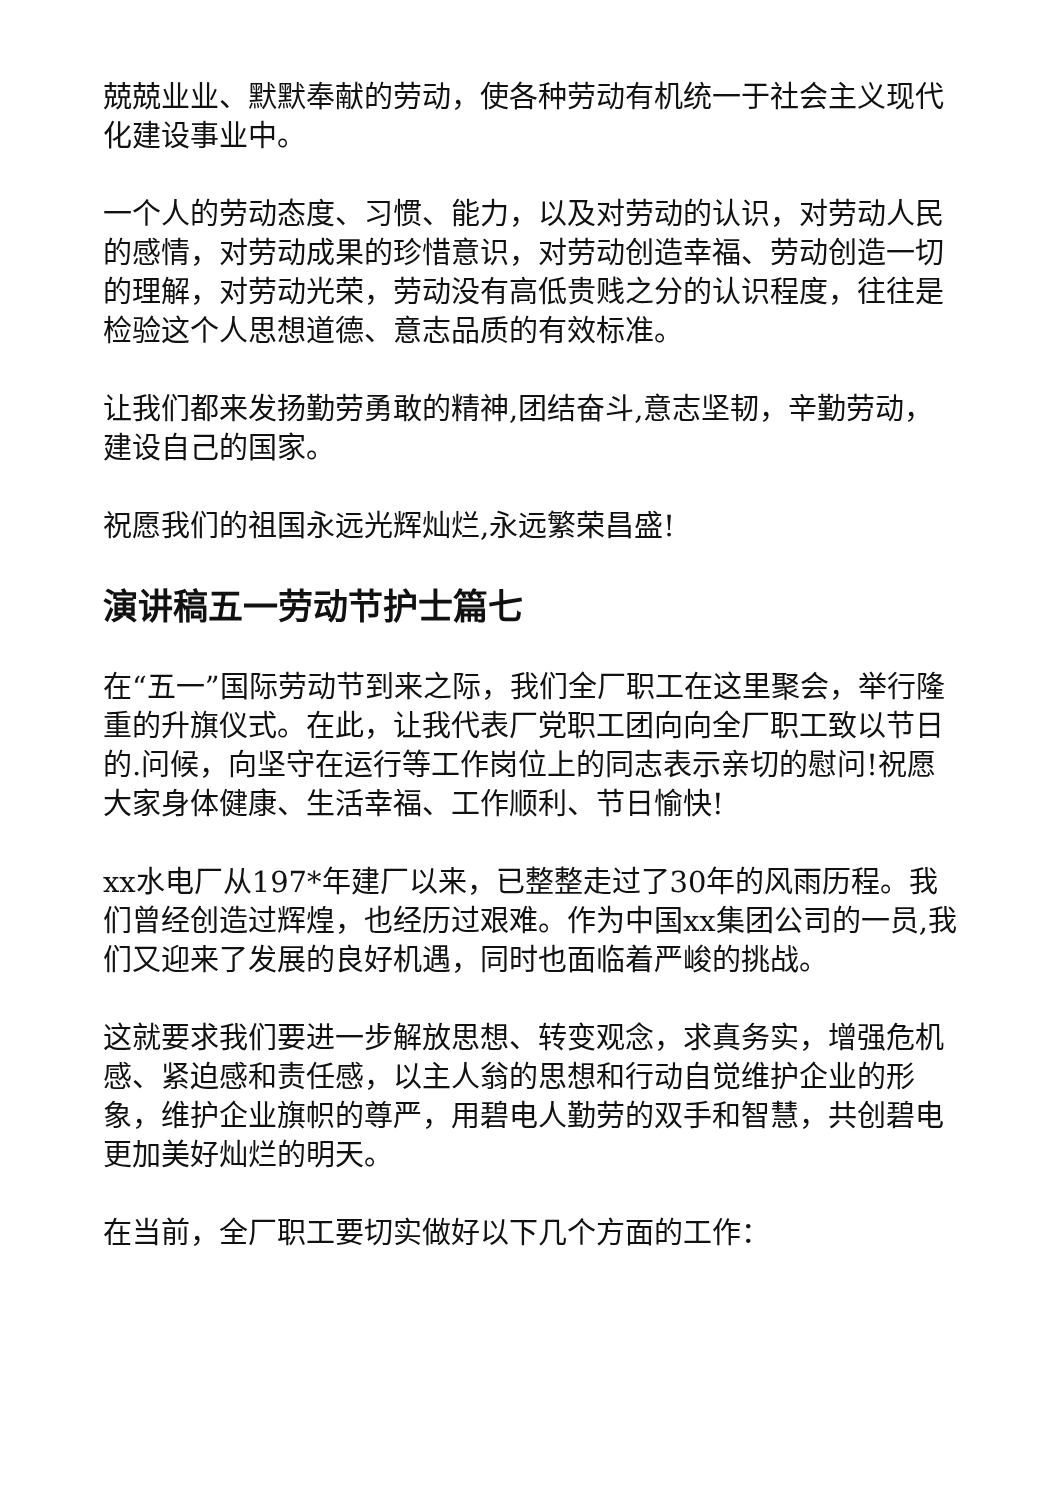兢兢业业、默默奉献的劳动，使各种劳动有机统一于社会主义现代化建设事业中。
一个人的劳动态度、习惯、能力，以及对劳动的认识，对劳动人民的感情，对劳动成果的珍惜意识，对劳动创造幸福、劳动创造一切的理解，对劳动光荣，劳动没有高低贵贱之分的认识程度，往往是检验这个人思想道德、意志品质的有效标准。
让我们都来发扬勤劳勇敢的精神,团结奋斗,意志坚韧，辛勤劳动，建设自己的国家。
祝愿我们的祖国永远光辉灿烂,永远繁荣昌盛!
演讲稿五一劳动节护士篇七
在“五一”国际劳动节到来之际，我们全厂职工在这里聚会，举行隆重的升旗仪式。在此，让我代表厂党职工团向向全厂职工致以节日的.问候，向坚守在运行等工作岗位上的同志表示亲切的慰问!祝愿大家身体健康、生活幸福、工作顺利、节日愉快!
xx水电厂从197*年建厂以来，已整整走过了30年的风雨历程。我们曾经创造过辉煌，也经历过艰难。作为中国xx集团公司的一员,我们又迎来了发展的良好机遇，同时也面临着严峻的挑战。
这就要求我们要进一步解放思想、转变观念，求真务实，增强危机感、紧迫感和责任感，以主人翁的思想和行动自觉维护企业的形象，维护企业旗帜的尊严，用碧电人勤劳的双手和智慧，共创碧电更加美好灿烂的明天。
在当前，全厂职工要切实做好以下几个方面的工作：